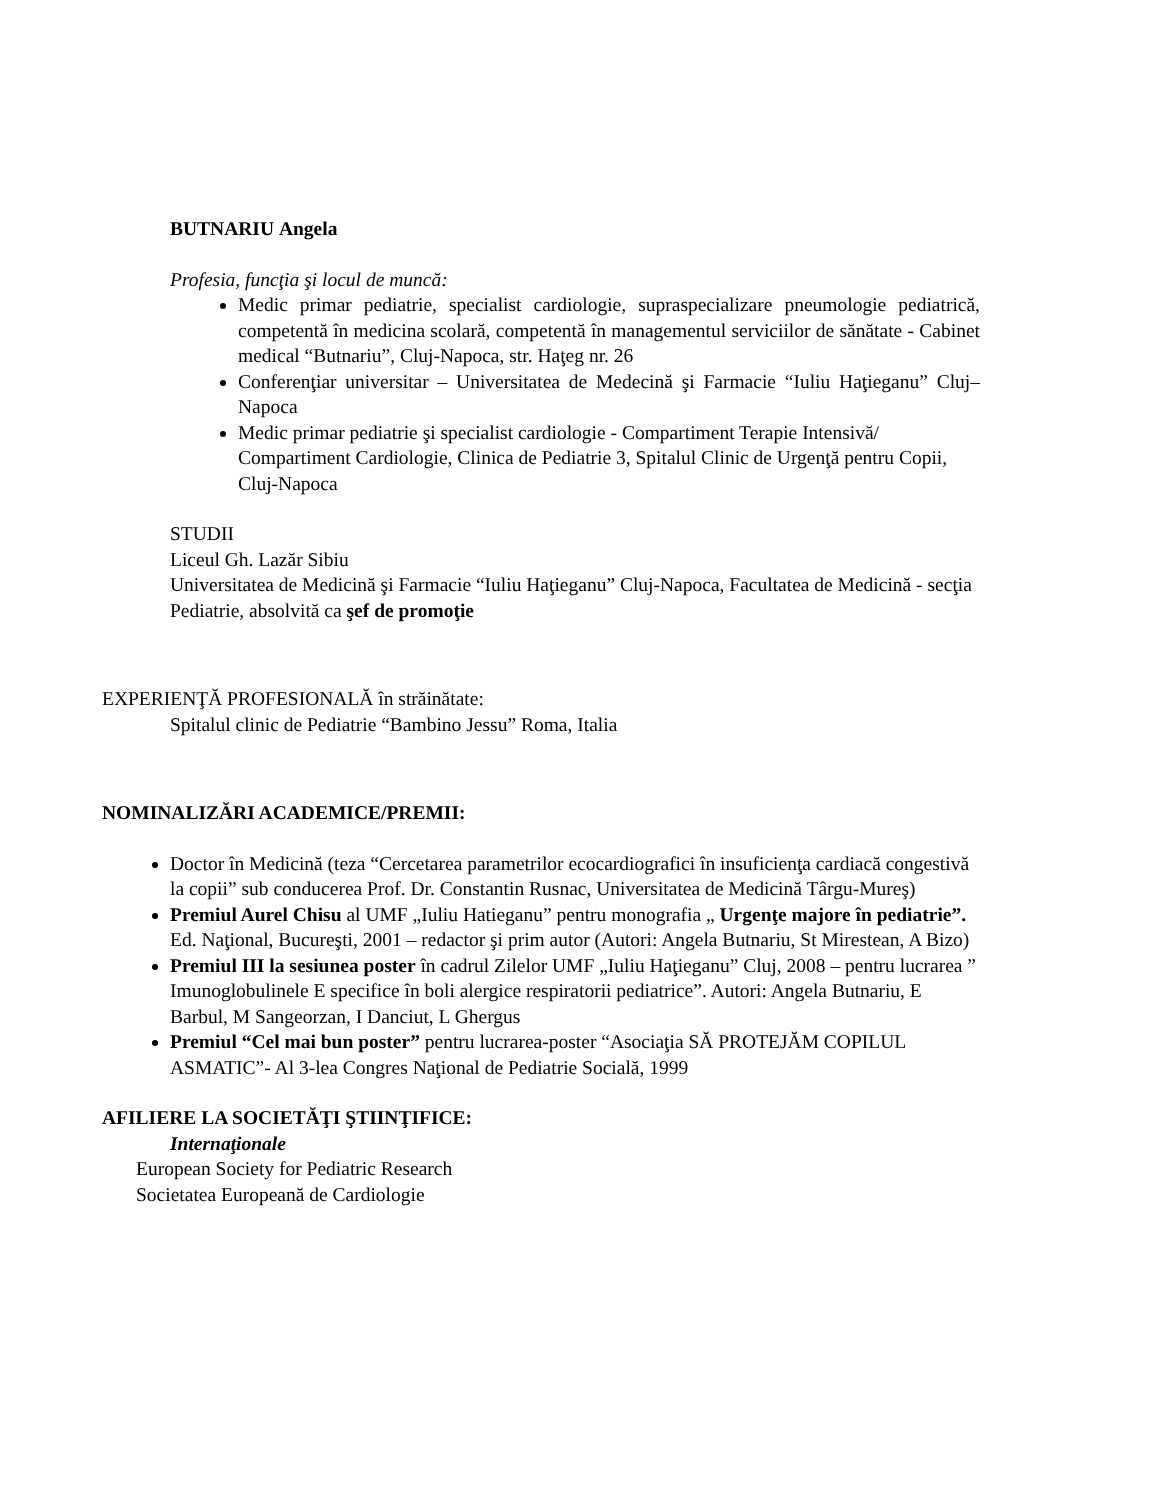BUTNARIU Angela
Profesia, funcţia şi locul de muncă:
Medic primar pediatrie, specialist cardiologie, supraspecializare pneumologie pediatrică, competentă în medicina scolară, competentă în managementul serviciilor de sănătate - Cabinet medical “Butnariu”, Cluj-Napoca, str. Haţeg nr. 26
Conferenţiar universitar – Universitatea de Medecină şi Farmacie “Iuliu Haţieganu” Cluj–Napoca
Medic primar pediatrie şi specialist cardiologie - Compartiment Terapie Intensivă/ Compartiment Cardiologie, Clinica de Pediatrie 3, Spitalul Clinic de Urgenţă pentru Copii, Cluj-Napoca
STUDII
Liceul Gh. Lazăr Sibiu
Universitatea de Medicină şi Farmacie “Iuliu Haţieganu” Cluj-Napoca, Facultatea de Medicină - secţia Pediatrie, absolvită ca şef de promoţie
EXPERIENŢĂ PROFESIONALĂ în străinătate:
Spitalul clinic de Pediatrie “Bambino Jessu” Roma, Italia
NOMINALIZĂRI ACADEMICE/PREMII:
Doctor în Medicină (teza “Cercetarea parametrilor ecocardiografici în insuficienţa cardiacă congestivă la copii” sub conducerea Prof. Dr. Constantin Rusnac, Universitatea de Medicină Târgu-Mureş)
Premiul Aurel Chisu al UMF „Iuliu Hatieganu” pentru monografia „ Urgenţe majore în pediatrie”. Ed. Naţional, Bucureşti, 2001 – redactor şi prim autor (Autori: Angela Butnariu, St Mirestean, A Bizo)
Premiul III la sesiunea poster în cadrul Zilelor UMF „Iuliu Haţieganu” Cluj, 2008 – pentru lucrarea ” Imunoglobulinele E specifice în boli alergice respiratorii pediatrice”. Autori: Angela Butnariu, E Barbul, M Sangeorzan, I Danciut, L Ghergus
Premiul “Cel mai bun poster” pentru lucrarea-poster “Asociaţia SĂ PROTEJĂM COPILUL ASMATIC”- Al 3-lea Congres Naţional de Pediatrie Socială, 1999
AFILIERE LA SOCIETĂŢI ŞTIINŢIFICE:
Internaţionale
European Society for Pediatric Research
Societatea Europeană de Cardiologie